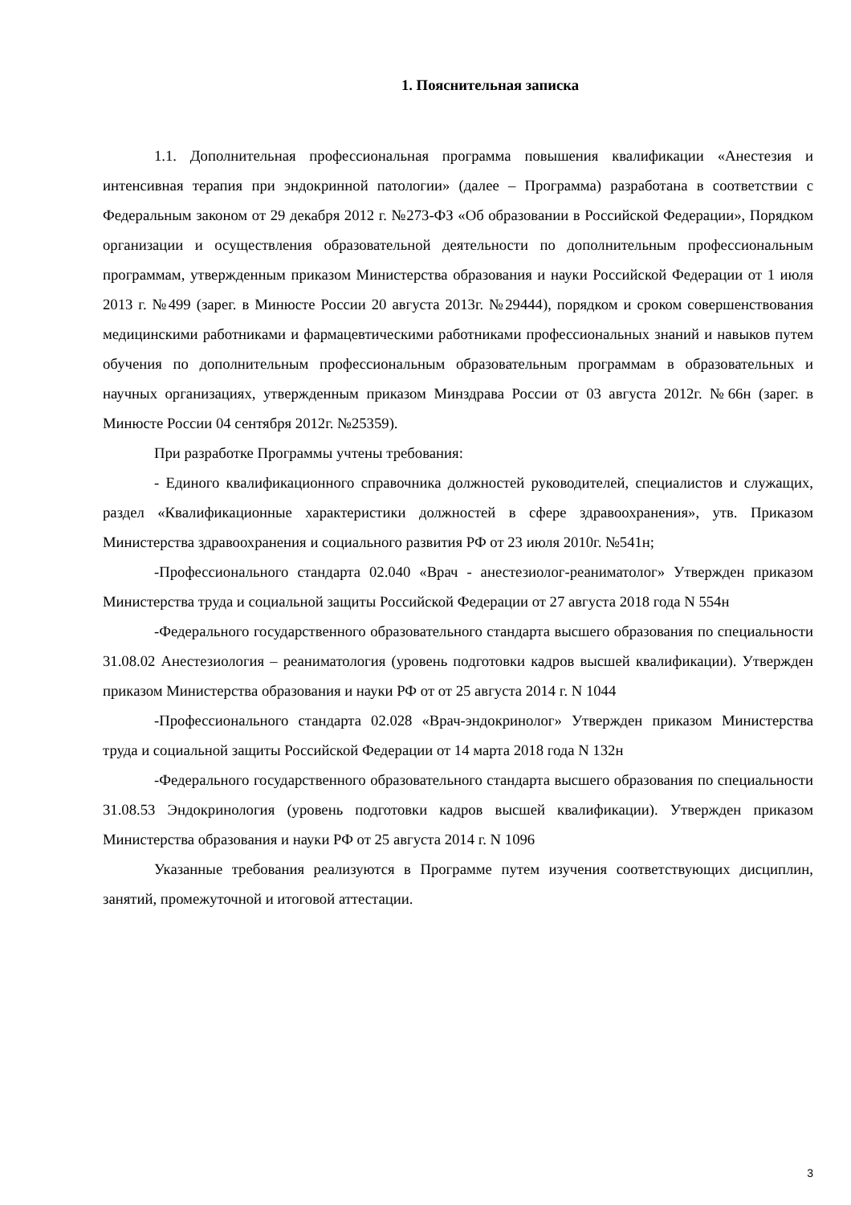1. Пояснительная записка
1.1. Дополнительная профессиональная программа повышения квалификации «Анестезия и интенсивная терапия при эндокринной патологии» (далее – Программа) разработана в соответствии с Федеральным законом от 29 декабря 2012 г. №273-ФЗ «Об образовании в Российской Федерации», Порядком организации и осуществления образовательной деятельности по дополнительным профессиональным программам, утвержденным приказом Министерства образования и науки Российской Федерации от 1 июля 2013 г. №499 (зарег. в Минюсте России 20 августа 2013г. №29444), порядком и сроком совершенствования медицинскими работниками и фармацевтическими работниками профессиональных знаний и навыков путем обучения по дополнительным профессиональным образовательным программам в образовательных и научных организациях, утвержденным приказом Минздрава России от 03 августа 2012г. №66н (зарег. в Минюсте России 04 сентября 2012г. №25359).
При разработке Программы учтены требования:
- Единого квалификационного справочника должностей руководителей, специалистов и служащих, раздел «Квалификационные характеристики должностей в сфере здравоохранения», утв. Приказом Министерства здравоохранения и социального развития РФ от 23 июля 2010г. №541н;
-Профессионального стандарта 02.040 «Врач - анестезиолог-реаниматолог» Утвержден приказом Министерства труда и социальной защиты Российской Федерации от 27 августа 2018 года N 554н
-Федерального государственного образовательного стандарта высшего образования по специальности 31.08.02 Анестезиология – реаниматология (уровень подготовки кадров высшей квалификации). Утвержден приказом Министерства образования и науки РФ от от 25 августа 2014 г. N 1044
-Профессионального стандарта 02.028 «Врач-эндокринолог» Утвержден приказом Министерства труда и социальной защиты Российской Федерации от 14 марта 2018 года N 132н
-Федерального государственного образовательного стандарта высшего образования по специальности 31.08.53 Эндокринология (уровень подготовки кадров высшей квалификации). Утвержден приказом Министерства образования и науки РФ от 25 августа 2014 г. N 1096
Указанные требования реализуются в Программе путем изучения соответствующих дисциплин, занятий, промежуточной и итоговой аттестации.
3